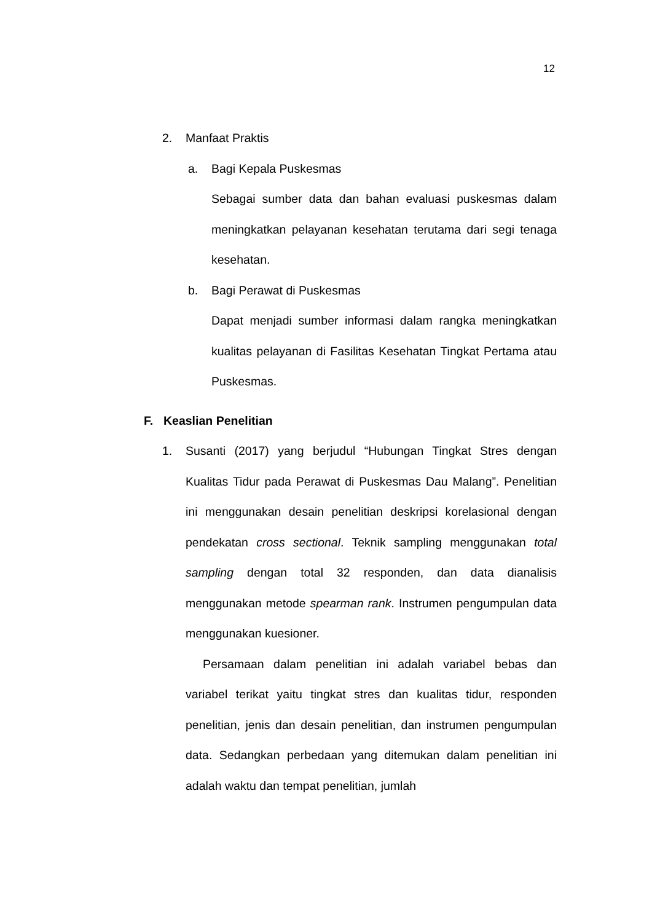12
2. Manfaat Praktis
a. Bagi Kepala Puskesmas
Sebagai sumber data dan bahan evaluasi puskesmas dalam meningkatkan pelayanan kesehatan terutama dari segi tenaga kesehatan.
b. Bagi Perawat di Puskesmas
Dapat menjadi sumber informasi dalam rangka meningkatkan kualitas pelayanan di Fasilitas Kesehatan Tingkat Pertama atau Puskesmas.
F. Keaslian Penelitian
1. Susanti (2017) yang berjudul “Hubungan Tingkat Stres dengan Kualitas Tidur pada Perawat di Puskesmas Dau Malang”. Penelitian ini menggunakan desain penelitian deskripsi korelasional dengan pendekatan cross sectional. Teknik sampling menggunakan total sampling dengan total 32 responden, dan data dianalisis menggunakan metode spearman rank. Instrumen pengumpulan data menggunakan kuesioner.
Persamaan dalam penelitian ini adalah variabel bebas dan variabel terikat yaitu tingkat stres dan kualitas tidur, responden penelitian, jenis dan desain penelitian, dan instrumen pengumpulan data. Sedangkan perbedaan yang ditemukan dalam penelitian ini adalah waktu dan tempat penelitian, jumlah